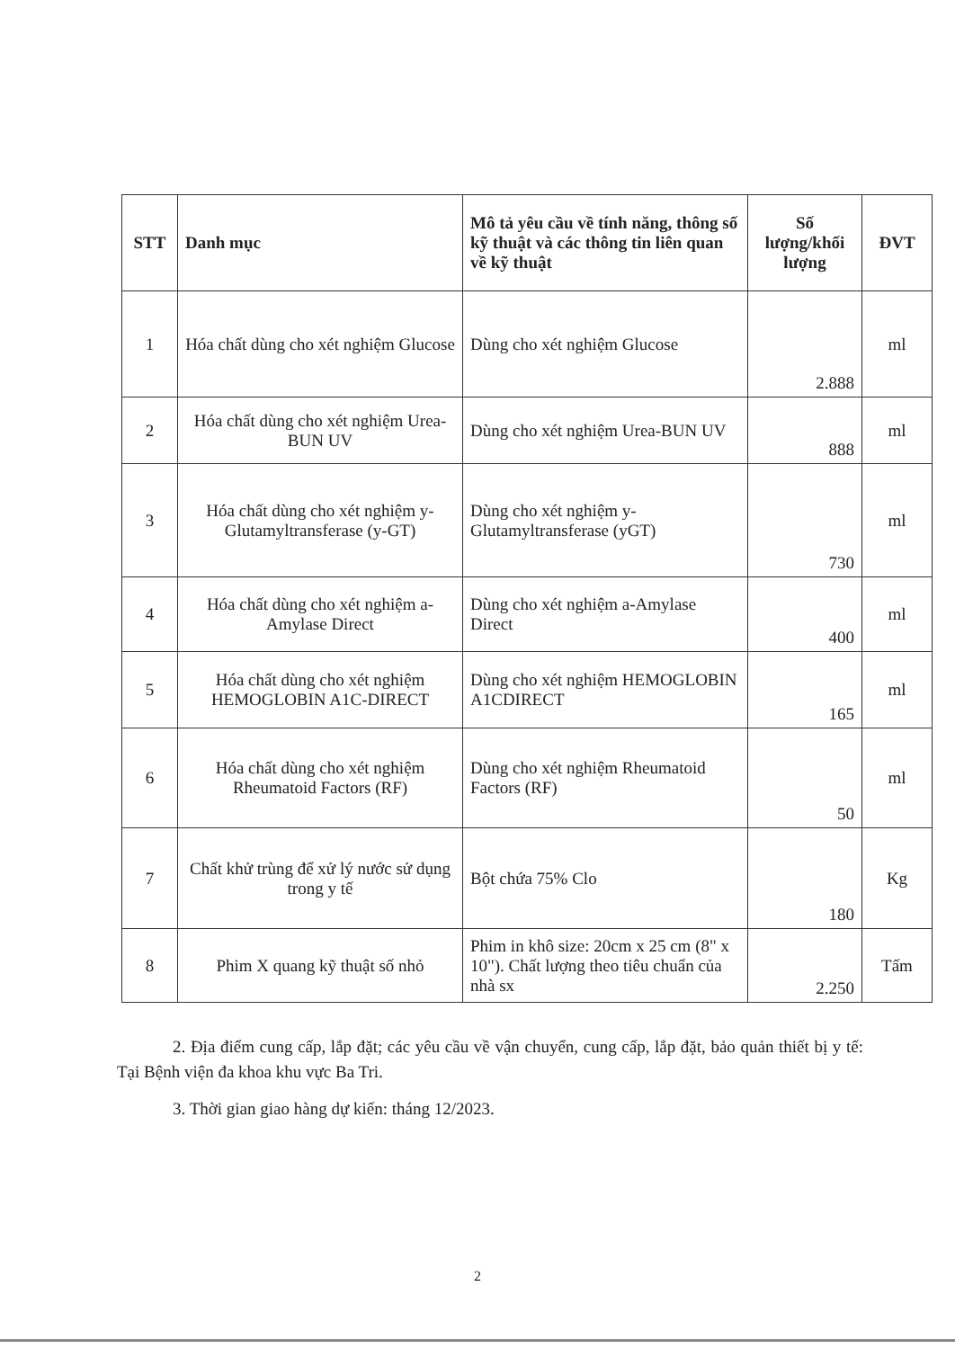| STT | Danh mục | Mô tả yêu cầu về tính năng, thông số kỹ thuật và các thông tin liên quan về kỹ thuật | Số lượng/khối lượng | ĐVT |
| --- | --- | --- | --- | --- |
| 1 | Hóa chất dùng cho xét nghiệm Glucose | Dùng cho xét nghiệm Glucose | 2.888 | ml |
| 2 | Hóa chất dùng cho xét nghiệm Urea-BUN UV | Dùng cho xét nghiệm Urea-BUN UV | 888 | ml |
| 3 | Hóa chất dùng cho xét nghiệm y-Glutamyltransferase (y-GT) | Dùng cho xét nghiệm y-Glutamyltransferase (yGT) | 730 | ml |
| 4 | Hóa chất dùng cho xét nghiệm a-Amylase Direct | Dùng cho xét nghiệm a-Amylase Direct | 400 | ml |
| 5 | Hóa chất dùng cho xét nghiệm HEMOGLOBIN A1C-DIRECT | Dùng cho xét nghiệm HEMOGLOBIN A1CDIRECT | 165 | ml |
| 6 | Hóa chất dùng cho xét nghiệm Rheumatoid Factors (RF) | Dùng cho xét nghiệm Rheumatoid Factors (RF) | 50 | ml |
| 7 | Chất khử trùng để xử lý nước sử dụng trong y tế | Bột chứa 75% Clo | 180 | Kg |
| 8 | Phim X quang kỹ thuật số nhỏ | Phim in khô size: 20cm x 25 cm (8" x 10"). Chất lượng theo tiêu chuẩn của nhà sx | 2.250 | Tấm |
2. Địa điểm cung cấp, lắp đặt; các yêu cầu về vận chuyển, cung cấp, lắp đặt, bảo quản thiết bị y tế: Tại Bệnh viện đa khoa khu vực Ba Tri.
3. Thời gian giao hàng dự kiến: tháng 12/2023.
2